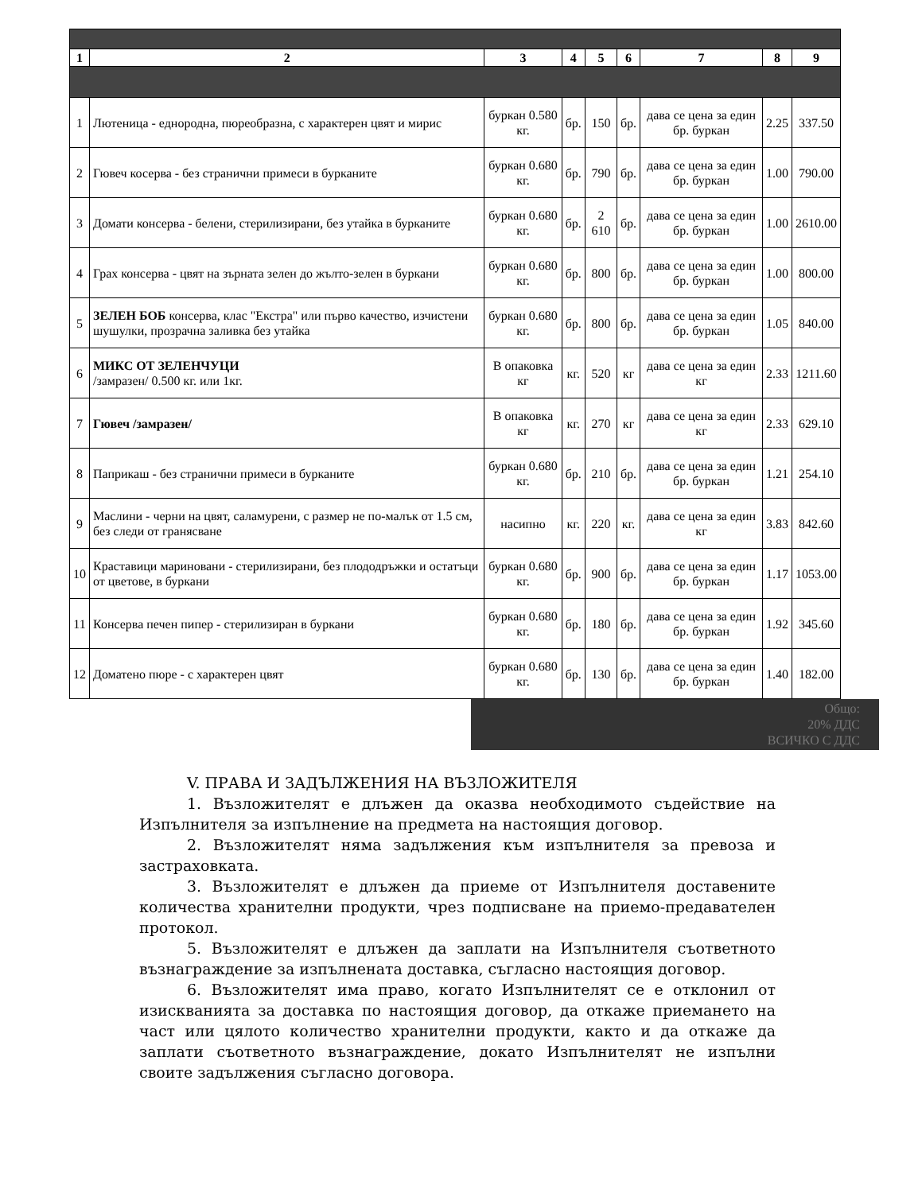| 1 | 2 | 3 | 4 | 5 | 6 | 7 | 8 | 9 |
| --- | --- | --- | --- | --- | --- | --- | --- | --- |
| 1 | Лютеница - еднородна, пюреобразна, с характерен цвят и мирис | буркан 0.580 кг. | бр. | 150 | бр. | дава се цена за един бр. буркан | 2.25 | 337.50 |
| 2 | Гювеч косерва - без странични примеси в бурканите | буркан 0.680 кг. | бр. | 790 | бр. | дава се цена за един бр. буркан | 1.00 | 790.00 |
| 3 | Домати консерва - белени, стерилизирани, без утайка в бурканите | буркан 0.680 кг. | бр. | 2 610 | бр. | дава се цена за един бр. буркан | 1.00 | 2610.00 |
| 4 | Грах консерва - цвят на зърната зелен до жълто-зелен в буркани | буркан 0.680 кг. | бр. | 800 | бр. | дава се цена за един бр. буркан | 1.00 | 800.00 |
| 5 | ЗЕЛЕН БОБ консерва, клас "Екстра" или първо качество, изчистени шушулки, прозрачна заливка без утайка | буркан 0.680 кг. | бр. | 800 | бр. | дава се цена за един бр. буркан | 1.05 | 840.00 |
| 6 | МИКС ОТ ЗЕЛЕНЧУЦИ /замразен/ 0.500 кг. или 1кг. | В опаковка кг | кг. | 520 | кг | дава се цена за един кг | 2.33 | 1211.60 |
| 7 | Гювеч /замразен/ | В опаковка кг | кг. | 270 | кг | дава се цена за един кг | 2.33 | 629.10 |
| 8 | Паприкаш - без странични примеси в бурканите | буркан 0.680 кг. | бр. | 210 | бр. | дава се цена за един бр. буркан | 1.21 | 254.10 |
| 9 | Маслини - черни на цвят, саламурени, с размер не по-малък от 1.5 см, без следи от гранясване | насипно | кг. | 220 | кг. | дава се цена за един кг | 3.83 | 842.60 |
| 10 | Краставици мариновани - стерилизирани, без плододръжки и остатъци от цветове, в буркани | буркан 0.680 кг. | бр. | 900 | бр. | дава се цена за един бр. буркан | 1.17 | 1053.00 |
| 11 | Консерва печен пипер - стерилизиран в буркани | буркан 0.680 кг. | бр. | 180 | бр. | дава се цена за един бр. буркан | 1.92 | 345.60 |
| 12 | Доматено пюре - с характерен цвят | буркан 0.680 кг. | бр. | 130 | бр. | дава се цена за един бр. буркан | 1.40 | 182.00 |
Общо:
20% ДДС
ВСИЧКО С ДДС
V. ПРАВА И ЗАДЪЛЖЕНИЯ НА ВЪЗЛОЖИТЕЛЯ
1. Възложителят е длъжен да оказва необходимото съдействие на Изпълнителя за изпълнение на предмета на настоящия договор.
2. Възложителят няма задължения към изпълнителя за превоза и застраховката.
3. Възложителят е длъжен да приеме от Изпълнителя доставените количества хранителни продукти, чрез подписване на приемо-предавателен протокол.
5. Възложителят е длъжен да заплати на Изпълнителя съответното възнаграждение за изпълнената доставка, съгласно настоящия договор.
6. Възложителят има право, когато Изпълнителят се е отклонил от изискванията за доставка по настоящия договор, да откаже приемането на част или цялото количество хранителни продукти, както и да откаже да заплати съответното възнаграждение, докато Изпълнителят не изпълни своите задължения съгласно договора.